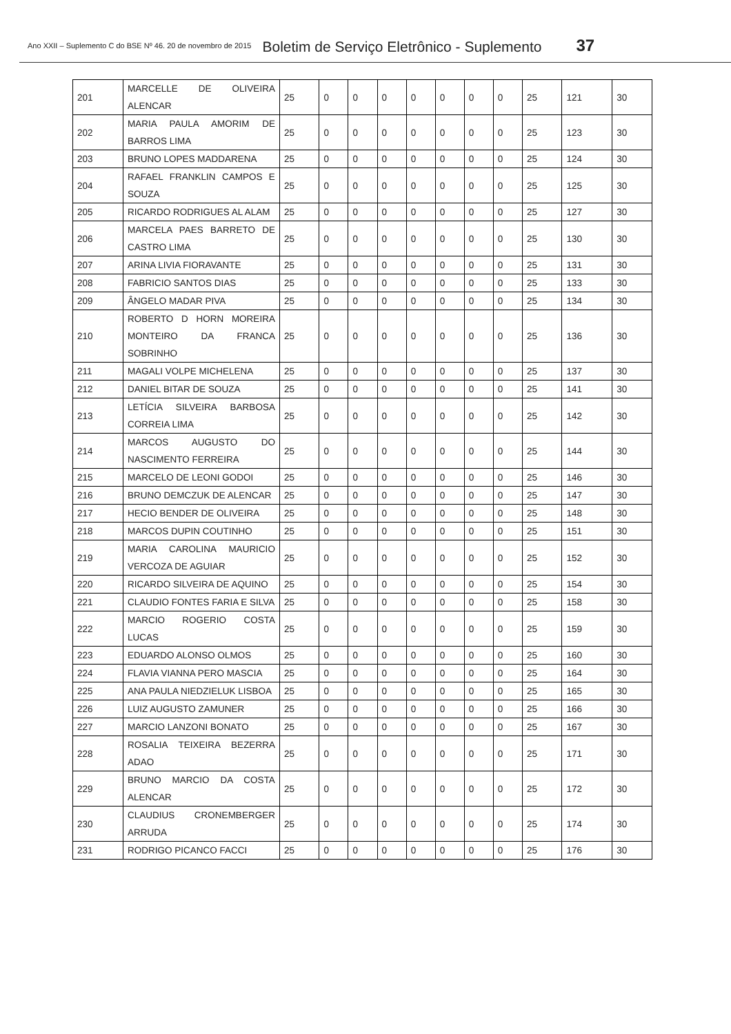Ano XXII – Suplemento C do BSE Nº 46. 20 de novembro de 2015 Boletim de Serviço Eletrônico - Suplemento 37
| 201 | MARCELLE DE OLIVEIRA ALENCAR | 25 | 0 | 0 | 0 | 0 | 0 | 0 | 0 | 25 | 121 | 30 |
| 202 | MARIA PAULA AMORIM DE BARROS LIMA | 25 | 0 | 0 | 0 | 0 | 0 | 0 | 0 | 25 | 123 | 30 |
| 203 | BRUNO LOPES MADDARENA | 25 | 0 | 0 | 0 | 0 | 0 | 0 | 0 | 25 | 124 | 30 |
| 204 | RAFAEL FRANKLIN CAMPOS E SOUZA | 25 | 0 | 0 | 0 | 0 | 0 | 0 | 0 | 25 | 125 | 30 |
| 205 | RICARDO RODRIGUES AL ALAM | 25 | 0 | 0 | 0 | 0 | 0 | 0 | 0 | 25 | 127 | 30 |
| 206 | MARCELA PAES BARRETO DE CASTRO LIMA | 25 | 0 | 0 | 0 | 0 | 0 | 0 | 0 | 25 | 130 | 30 |
| 207 | ARINA LIVIA FIORAVANTE | 25 | 0 | 0 | 0 | 0 | 0 | 0 | 0 | 25 | 131 | 30 |
| 208 | FABRICIO SANTOS DIAS | 25 | 0 | 0 | 0 | 0 | 0 | 0 | 0 | 25 | 133 | 30 |
| 209 | ÂNGELO MADAR PIVA | 25 | 0 | 0 | 0 | 0 | 0 | 0 | 0 | 25 | 134 | 30 |
| 210 | ROBERTO D HORN MOREIRA MONTEIRO DA FRANCA SOBRINHO | 25 | 0 | 0 | 0 | 0 | 0 | 0 | 0 | 25 | 136 | 30 |
| 211 | MAGALI VOLPE MICHELENA | 25 | 0 | 0 | 0 | 0 | 0 | 0 | 0 | 25 | 137 | 30 |
| 212 | DANIEL BITAR DE SOUZA | 25 | 0 | 0 | 0 | 0 | 0 | 0 | 0 | 25 | 141 | 30 |
| 213 | LETÍCIA SILVEIRA BARBOSA CORREIA LIMA | 25 | 0 | 0 | 0 | 0 | 0 | 0 | 0 | 25 | 142 | 30 |
| 214 | MARCOS AUGUSTO DO NASCIMENTO FERREIRA | 25 | 0 | 0 | 0 | 0 | 0 | 0 | 0 | 25 | 144 | 30 |
| 215 | MARCELO DE LEONI GODOI | 25 | 0 | 0 | 0 | 0 | 0 | 0 | 0 | 25 | 146 | 30 |
| 216 | BRUNO DEMCZUK DE ALENCAR | 25 | 0 | 0 | 0 | 0 | 0 | 0 | 0 | 25 | 147 | 30 |
| 217 | HECIO BENDER DE OLIVEIRA | 25 | 0 | 0 | 0 | 0 | 0 | 0 | 0 | 25 | 148 | 30 |
| 218 | MARCOS DUPIN COUTINHO | 25 | 0 | 0 | 0 | 0 | 0 | 0 | 0 | 25 | 151 | 30 |
| 219 | MARIA CAROLINA MAURICIO VERCOZA DE AGUIAR | 25 | 0 | 0 | 0 | 0 | 0 | 0 | 0 | 25 | 152 | 30 |
| 220 | RICARDO SILVEIRA DE AQUINO | 25 | 0 | 0 | 0 | 0 | 0 | 0 | 0 | 25 | 154 | 30 |
| 221 | CLAUDIO FONTES FARIA E SILVA | 25 | 0 | 0 | 0 | 0 | 0 | 0 | 0 | 25 | 158 | 30 |
| 222 | MARCIO ROGERIO COSTA LUCAS | 25 | 0 | 0 | 0 | 0 | 0 | 0 | 0 | 25 | 159 | 30 |
| 223 | EDUARDO ALONSO OLMOS | 25 | 0 | 0 | 0 | 0 | 0 | 0 | 0 | 25 | 160 | 30 |
| 224 | FLAVIA VIANNA PERO MASCIA | 25 | 0 | 0 | 0 | 0 | 0 | 0 | 0 | 25 | 164 | 30 |
| 225 | ANA PAULA NIEDZIELUK LISBOA | 25 | 0 | 0 | 0 | 0 | 0 | 0 | 0 | 25 | 165 | 30 |
| 226 | LUIZ AUGUSTO ZAMUNER | 25 | 0 | 0 | 0 | 0 | 0 | 0 | 0 | 25 | 166 | 30 |
| 227 | MARCIO LANZONI BONATO | 25 | 0 | 0 | 0 | 0 | 0 | 0 | 0 | 25 | 167 | 30 |
| 228 | ROSALIA TEIXEIRA BEZERRA ADAO | 25 | 0 | 0 | 0 | 0 | 0 | 0 | 0 | 25 | 171 | 30 |
| 229 | BRUNO MARCIO DA COSTA ALENCAR | 25 | 0 | 0 | 0 | 0 | 0 | 0 | 0 | 25 | 172 | 30 |
| 230 | CLAUDIUS CRONEMBERGER ARRUDA | 25 | 0 | 0 | 0 | 0 | 0 | 0 | 0 | 25 | 174 | 30 |
| 231 | RODRIGO PICANCO FACCI | 25 | 0 | 0 | 0 | 0 | 0 | 0 | 0 | 25 | 176 | 30 |